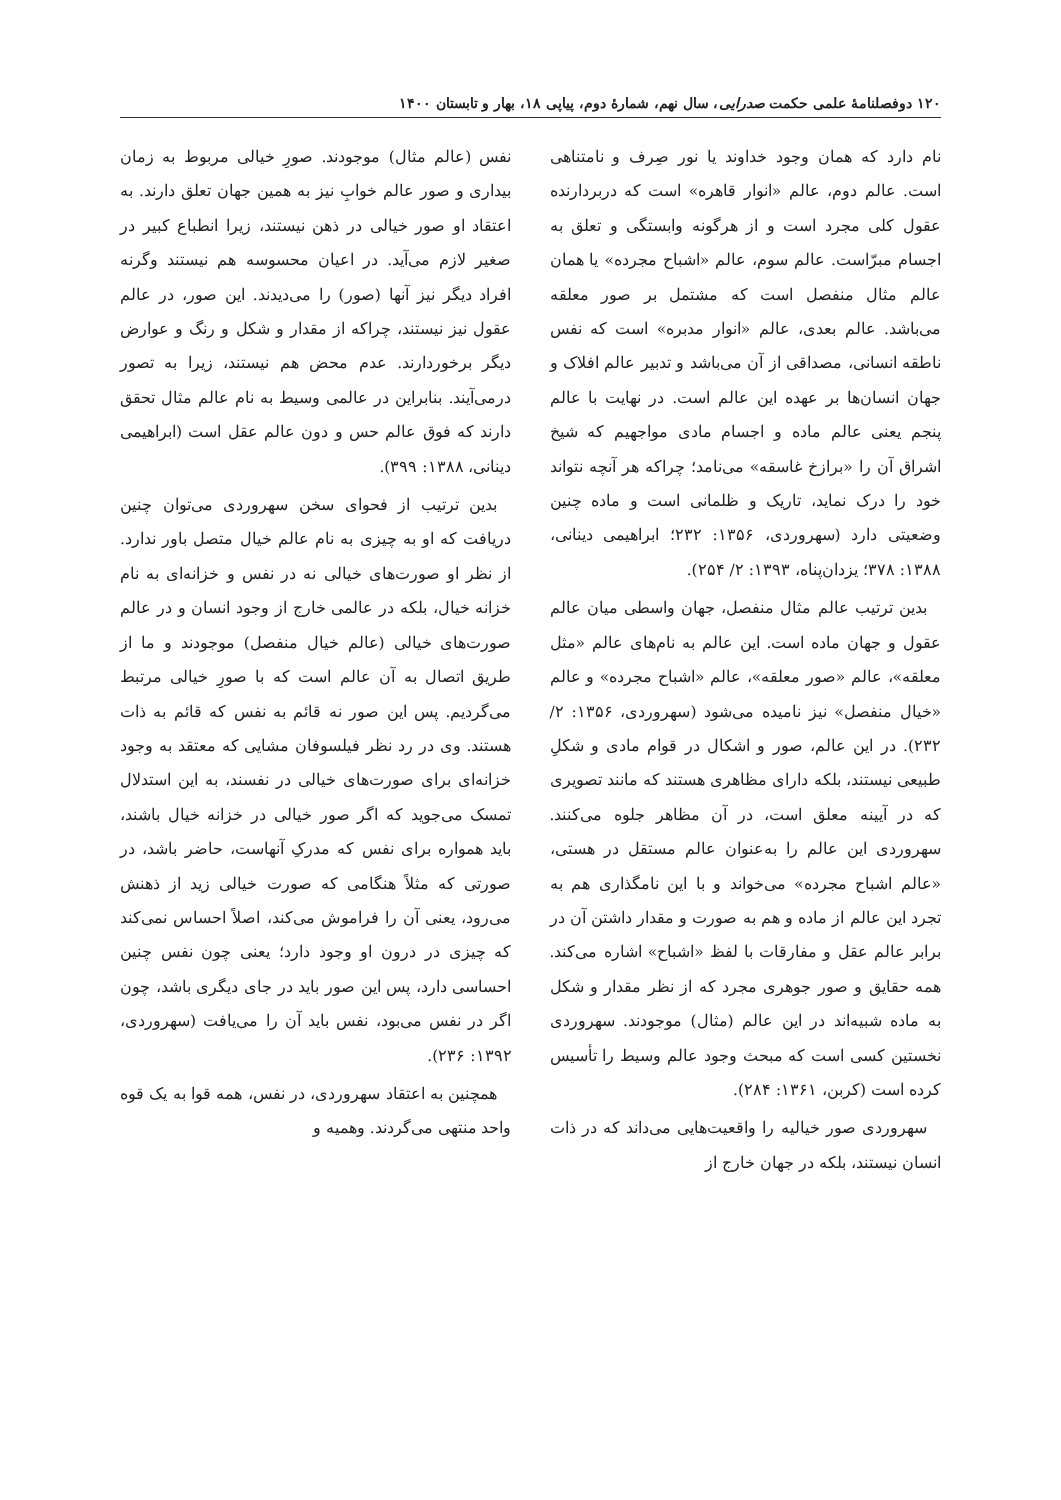۱۲۰ دوفصلنامهٔ علمی حکمت صدرایی، سال نهم، شمارهٔ دوم، پیاپی ۱۸، بهار و تابستان ۱۴۰۰
نام دارد که همان وجود خداوند یا نور صِرف و نامتناهی است. عالم دوم، عالم «انوار قاهره» است که دربردارنده عقول کلی مجرد است و از هرگونه وابستگی و تعلق به اجسام مبرّاست. عالم سوم، عالم «اشباح مجرده» یا همان عالم مثال منفصل است که مشتمل بر صور معلقه می‌باشد. عالم بعدی، عالم «انوار مدبره» است که نفس ناطقه انسانی، مصداقی از آن می‌باشد و تدبیر عالم افلاک و جهان انسان‌ها بر عهده این عالم است. در نهایت با عالم پنجم یعنی عالم ماده و اجسام مادی مواجهیم که شیخ اشراق آن را «برازخ غاسقه» می‌نامد؛ چراکه هر آنچه نتواند خود را درک نماید، تاریک و ظلمانی است و ماده چنین وضعیتی دارد (سهروردی، ۱۳۵۶: ۲۳۲؛ ابراهیمی دینانی، ۱۳۸۸: ۳۷۸؛ یزدان‌پناه، ۱۳۹۳: ۲/ ۲۵۴).
بدین ترتیب عالم مثال منفصل، جهان واسطی میان عالم عقول و جهان ماده است. این عالم به نام‌های عالم «مثل معلقه»، عالم «صور معلقه»، عالم «اشباح مجرده» و عالم «خیال منفصل» نیز نامیده می‌شود (سهروردی، ۱۳۵۶: ۲/ ۲۳۲). در این عالم، صور و اشکال در قوام مادی و شکلِ طبیعی نیستند، بلکه دارای مظاهری هستند که مانند تصویری که در آیینه معلق است، در آن مظاهر جلوه می‌کنند. سهروردی این عالم را به‌عنوان عالم مستقل در هستی، «عالم اشباح مجرده» می‌خواند و با این نامگذاری هم به تجرد این عالم از ماده و هم به صورت و مقدار داشتن آن در برابر عالم عقل و مفارقات با لفظ «اشباح» اشاره می‌کند. همه حقایق و صور جوهری مجرد که از نظر مقدار و شکل به ماده شبیه‌اند در این عالم (مثال) موجودند. سهروردی نخستین کسی است که مبحث وجود عالم وسیط را تأسیس کرده است (کربن، ۱۳۶۱: ۲۸۴).
سهروردی صور خیالیه را واقعیت‌هایی می‌داند که در ذات انسان نیستند، بلکه در جهان خارج از
نفس (عالم مثال) موجودند. صورِ خیالی مربوط به زمان بیداری و صور عالم خوابِ نیز به همین جهان تعلق دارند. به اعتقاد او صور خیالی در ذهن نیستند، زیرا انطباع کبیر در صغیر لازم می‌آید. در اعیان محسوسه هم نیستند وگرنه افراد دیگر نیز آنها (صور) را می‌دیدند. این صور، در عالم عقول نیز نیستند، چراکه از مقدار و شکل و رنگ و عوارض دیگر برخوردارند. عدم محض هم نیستند، زیرا به تصور درمی‌آیند. بنابراین در عالمی وسیط به نام عالم مثال تحقق دارند که فوق عالم حس و دون عالم عقل است (ابراهیمی دینانی، ۱۳۸۸: ۳۹۹).
بدین ترتیب از فحوای سخن سهروردی می‌توان چنین دریافت که او به چیزی به نام عالم خیال متصل باور ندارد. از نظر او صورت‌های خیالی نه در نفس و خزانه‌ای به نام خزانه خیال، بلکه در عالمی خارج از وجود انسان و در عالم صورت‌های خیالی (عالم خیال منفصل) موجودند و ما از طریق اتصال به آن عالم است که با صورِ خیالی مرتبط می‌گردیم. پس این صور نه قائم به نفس که قائم به ذات هستند. وی در رد نظر فیلسوفان مشایی که معتقد به وجود خزانه‌ای برای صورت‌های خیالی در نفسند، به این استدلال تمسک می‌جوید که اگر صور خیالی در خزانه خیال باشند، باید همواره برای نفس که مدرکِ آنهاست، حاضر باشد، در صورتی که مثلاً هنگامی که صورت خیالی زید از ذهنش می‌رود، یعنی آن را فراموش می‌کند، اصلاً احساس نمی‌کند که چیزی در درون او وجود دارد؛ یعنی چون نفس چنین احساسی دارد، پس این صور باید در جای دیگری باشد، چون اگر در نفس می‌بود، نفس باید آن را می‌یافت (سهروردی، ۱۳۹۲: ۲۳۶).
همچنین به اعتقاد سهروردی، در نفس، همه قوا به یک قوه واحد منتهی می‌گردند. وهمیه و